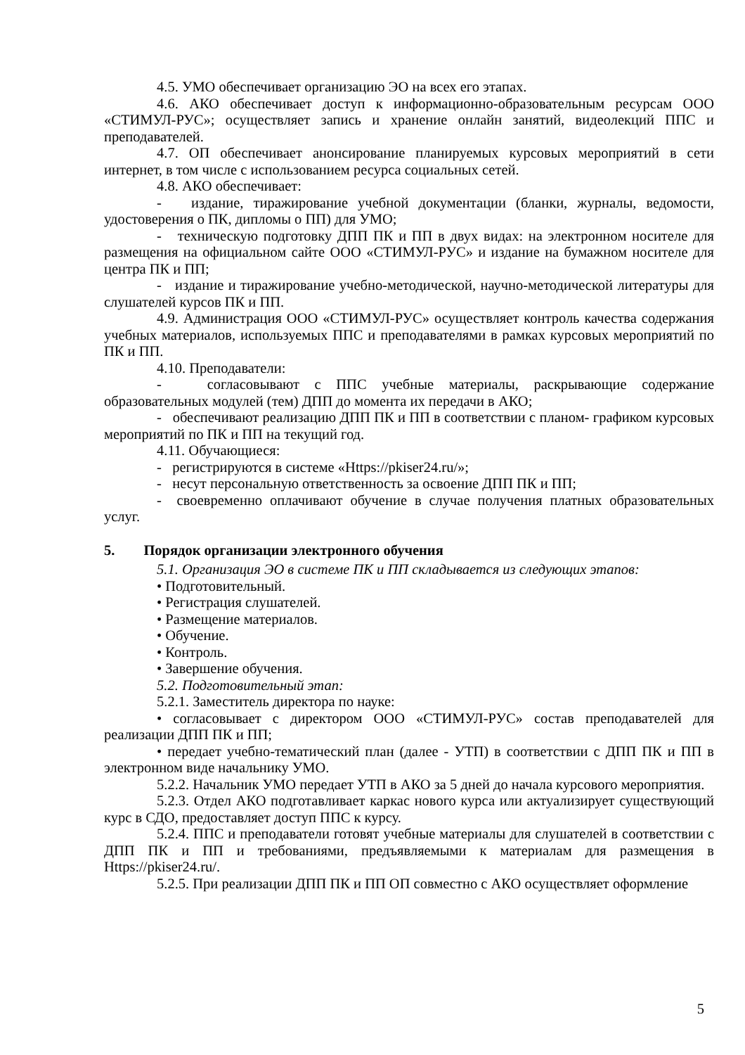4.5. УМО обеспечивает организацию ЭО на всех его этапах.
4.6. АКО обеспечивает доступ к информационно-образовательным ресурсам ООО «СТИМУЛ-РУС»; осуществляет запись и хранение онлайн занятий, видеолекций ППС и преподавателей.
4.7. ОП обеспечивает анонсирование планируемых курсовых мероприятий в сети интернет, в том числе с использованием ресурса социальных сетей.
4.8. АКО обеспечивает:
- издание, тиражирование учебной документации (бланки, журналы, ведомости, удостоверения о ПК, дипломы о ПП) для УМО;
- техническую подготовку ДПП ПК и ПП в двух видах: на электронном носителе для размещения на официальном сайте ООО «СТИМУЛ-РУС» и издание на бумажном носителе для центра ПК и ПП;
- издание и тиражирование учебно-методической, научно-методической литературы для слушателей курсов ПК и ПП.
4.9. Администрация ООО «СТИМУЛ-РУС» осуществляет контроль качества содержания учебных материалов, используемых ППС и преподавателями в рамках курсовых мероприятий по ПК и ПП.
4.10. Преподаватели:
- согласовывают с ППС учебные материалы, раскрывающие содержание образовательных модулей (тем) ДПП до момента их передачи в АКО;
- обеспечивают реализацию ДПП ПК и ПП в соответствии с планом- графиком курсовых мероприятий по ПК и ПП на текущий год.
4.11. Обучающиеся:
- регистрируются в системе «Https://pkiser24.ru/»;
- несут персональную ответственность за освоение ДПП ПК и ПП;
- своевременно оплачивают обучение в случае получения платных образовательных услуг.
5. Порядок организации электронного обучения
5.1. Организация ЭО в системе ПК и ПП складывается из следующих этапов:
• Подготовительный.
• Регистрация слушателей.
• Размещение материалов.
• Обучение.
• Контроль.
• Завершение обучения.
5.2. Подготовительный этап:
5.2.1. Заместитель директора по науке:
• согласовывает с директором ООО «СТИМУЛ-РУС» состав преподавателей для реализации ДПП ПК и ПП;
• передает учебно-тематический план (далее - УТП) в соответствии с ДПП ПК и ПП в электронном виде начальнику УМО.
5.2.2. Начальник УМО передает УТП в АКО за 5 дней до начала курсового мероприятия.
5.2.3. Отдел АКО подготавливает каркас нового курса или актуализирует существующий курс в СДО, предоставляет доступ ППС к курсу.
5.2.4. ППС и преподаватели готовят учебные материалы для слушателей в соответствии с ДПП ПК и ПП и требованиями, предъявляемыми к материалам для размещения в Https://pkiser24.ru/.
5.2.5. При реализации ДПП ПК и ПП ОП совместно с АКО осуществляет оформление
5